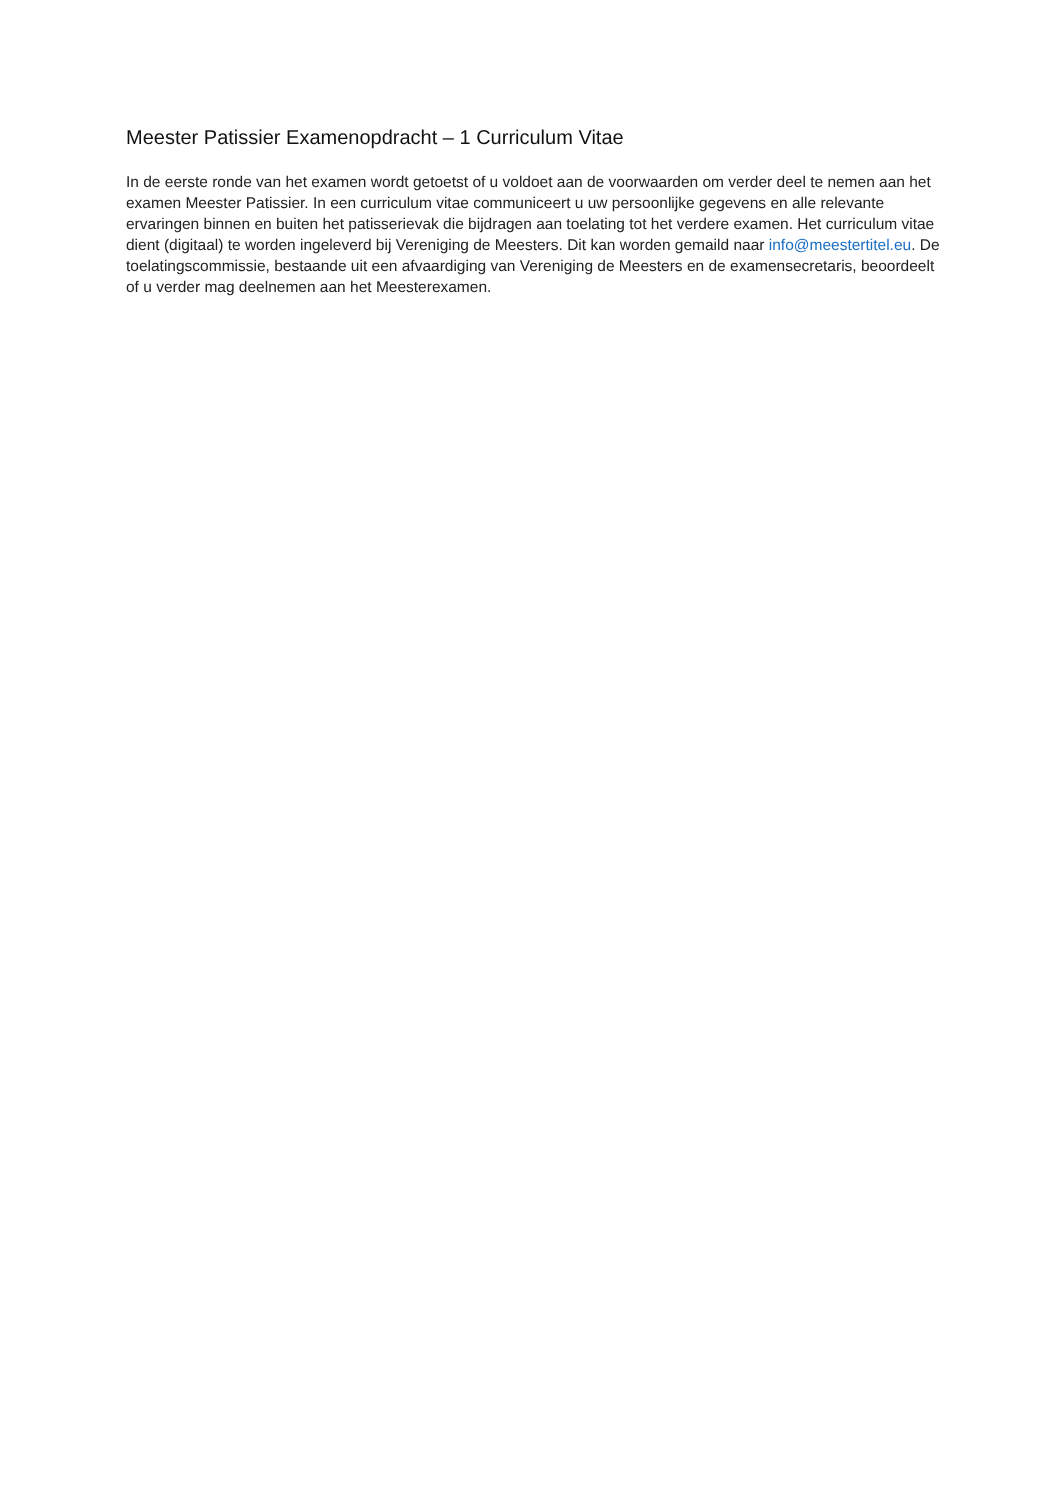Meester Patissier Examenopdracht – 1 Curriculum Vitae
In de eerste ronde van het examen wordt getoetst of u voldoet aan de voorwaarden om verder deel te nemen aan het examen Meester Patissier. In een curriculum vitae communiceert u uw persoonlijke gegevens en alle relevante ervaringen binnen en buiten het patisserievak die bijdragen aan toelating tot het verdere examen. Het curriculum vitae dient (digitaal) te worden ingeleverd bij Vereniging de Meesters. Dit kan worden gemaild naar info@meestertitel.eu. De toelatingscommissie, bestaande uit een afvaardiging van Vereniging de Meesters en de examensecretaris, beoordeelt of u verder mag deelnemen aan het Meesterexamen.